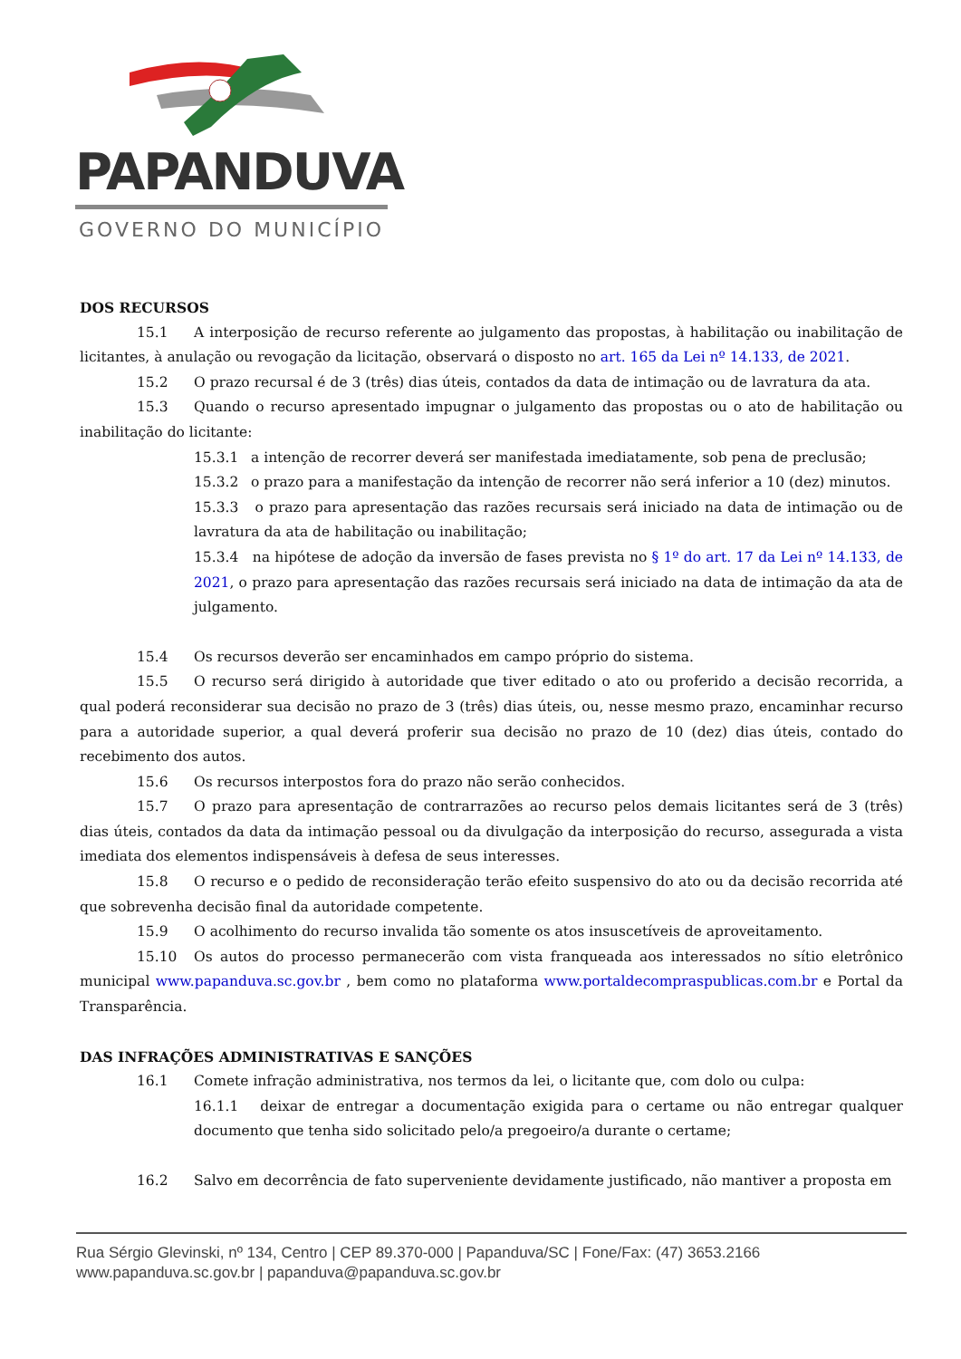PAPANDUVA
GOVERNO DO MUNICÍPIO
DOS RECURSOS
15.1 A interposição de recurso referente ao julgamento das propostas, à habilitação ou inabilitação de licitantes, à anulação ou revogação da licitação, observará o disposto no art. 165 da Lei nº 14.133, de 2021.
15.2 O prazo recursal é de 3 (três) dias úteis, contados da data de intimação ou de lavratura da ata.
15.3 Quando o recurso apresentado impugnar o julgamento das propostas ou o ato de habilitação ou inabilitação do licitante:
15.3.1 a intenção de recorrer deverá ser manifestada imediatamente, sob pena de preclusão;
15.3.2 o prazo para a manifestação da intenção de recorrer não será inferior a 10 (dez) minutos.
15.3.3 o prazo para apresentação das razões recursais será iniciado na data de intimação ou de lavratura da ata de habilitação ou inabilitação;
15.3.4 na hipótese de adoção da inversão de fases prevista no § 1º do art. 17 da Lei nº 14.133, de 2021, o prazo para apresentação das razões recursais será iniciado na data de intimação da ata de julgamento.
15.4 Os recursos deverão ser encaminhados em campo próprio do sistema.
15.5 O recurso será dirigido à autoridade que tiver editado o ato ou proferido a decisão recorrida, a qual poderá reconsiderar sua decisão no prazo de 3 (três) dias úteis, ou, nesse mesmo prazo, encaminhar recurso para a autoridade superior, a qual deverá proferir sua decisão no prazo de 10 (dez) dias úteis, contado do recebimento dos autos.
15.6 Os recursos interpostos fora do prazo não serão conhecidos.
15.7 O prazo para apresentação de contrarrazões ao recurso pelos demais licitantes será de 3 (três) dias úteis, contados da data da intimação pessoal ou da divulgação da interposição do recurso, assegurada a vista imediata dos elementos indispensáveis à defesa de seus interesses.
15.8 O recurso e o pedido de reconsideração terão efeito suspensivo do ato ou da decisão recorrida até que sobrevenha decisão final da autoridade competente.
15.9 O acolhimento do recurso invalida tão somente os atos insuscetíveis de aproveitamento.
15.10 Os autos do processo permanecerão com vista franqueada aos interessados no sítio eletrônico municipal www.papanduva.sc.gov.br , bem como no plataforma www.portaldecompraspublicas.com.br e Portal da Transparência.
DAS INFRAÇÕES ADMINISTRATIVAS E SANÇÕES
16.1 Comete infração administrativa, nos termos da lei, o licitante que, com dolo ou culpa:
16.1.1 deixar de entregar a documentação exigida para o certame ou não entregar qualquer documento que tenha sido solicitado pelo/a pregoeiro/a durante o certame;
16.2 Salvo em decorrência de fato superveniente devidamente justificado, não mantiver a proposta em
Rua Sérgio Glevinski, nº 134, Centro | CEP 89.370-000 | Papanduva/SC | Fone/Fax: (47) 3653.2166
www.papanduva.sc.gov.br | papanduva@papanduva.sc.gov.br